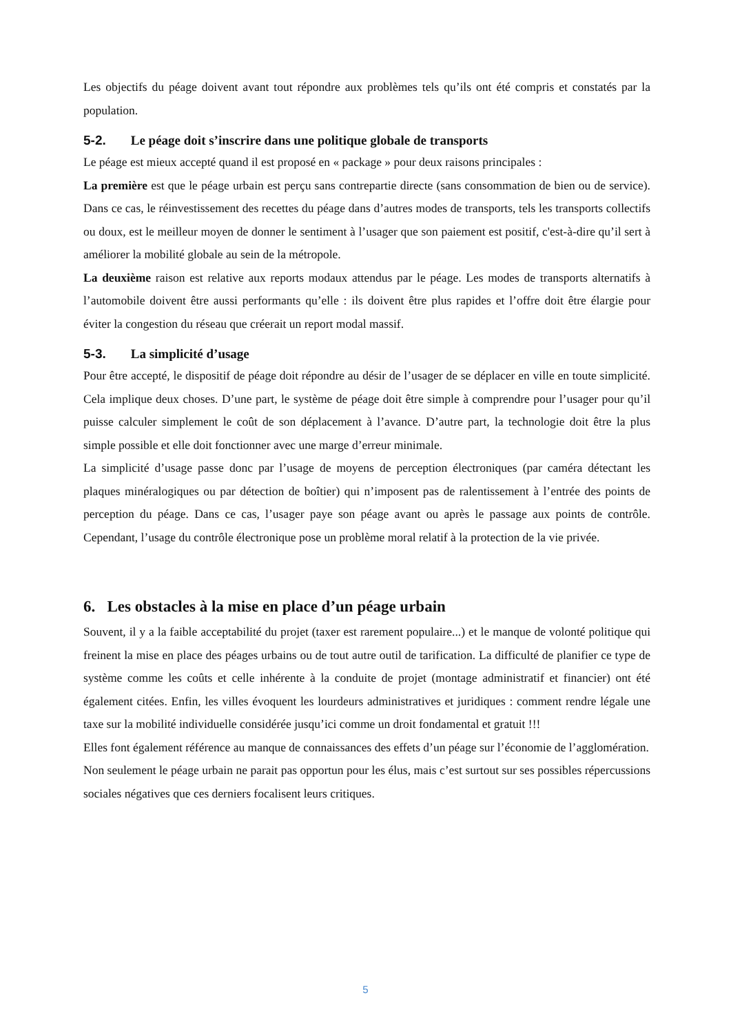Les objectifs du péage doivent avant tout répondre aux problèmes tels qu’ils ont été compris et constatés par la population.
5-2. Le péage doit s’inscrire dans une politique globale de transports
Le péage est mieux accepté quand il est proposé en « package » pour deux raisons principales :
La première est que le péage urbain est perçu sans contrepartie directe (sans consommation de bien ou de service). Dans ce cas, le réinvestissement des recettes du péage dans d’autres modes de transports, tels les transports collectifs ou doux, est le meilleur moyen de donner le sentiment à l’usager que son paiement est positif, c'est-à-dire qu’il sert à améliorer la mobilité globale au sein de la métropole.
La deuxième raison est relative aux reports modaux attendus par le péage. Les modes de transports alternatifs à l’automobile doivent être aussi performants qu’elle : ils doivent être plus rapides et l’offre doit être élargie pour éviter la congestion du réseau que créerait un report modal massif.
5-3. La simplicité d’usage
Pour être accepté, le dispositif de péage doit répondre au désir de l’usager de se déplacer en ville en toute simplicité. Cela implique deux choses. D’une part, le système de péage doit être simple à comprendre pour l’usager pour qu’il puisse calculer simplement le coût de son déplacement à l’avance. D’autre part, la technologie doit être la plus simple possible et elle doit fonctionner avec une marge d’erreur minimale.
La simplicité d’usage passe donc par l’usage de moyens de perception électroniques (par caméra détectant les plaques minéralogiques ou par détection de boîtier) qui n’imposent pas de ralentissement à l’entrée des points de perception du péage. Dans ce cas, l’usager paye son péage avant ou après le passage aux points de contrôle. Cependant, l’usage du contrôle électronique pose un problème moral relatif à la protection de la vie privée.
6. Les obstacles à la mise en place d’un péage urbain
Souvent, il y a la faible acceptabilité du projet (taxer est rarement populaire...) et le manque de volonté politique qui freinent la mise en place des péages urbains ou de tout autre outil de tarification. La difficulté de planifier ce type de système comme les coûts et celle inhérente à la conduite de projet (montage administratif et financier) ont été également citées. Enfin, les villes évoquent les lourdeurs administratives et juridiques : comment rendre légale une taxe sur la mobilité individuelle considérée jusqu’ici comme un droit fondamental et gratuit !!!
Elles font également référence au manque de connaissances des effets d’un péage sur l’économie de l’agglomération.
Non seulement le péage urbain ne parait pas opportun pour les élus, mais c’est surtout sur ses possibles répercussions sociales négatives que ces derniers focalisent leurs critiques.
5